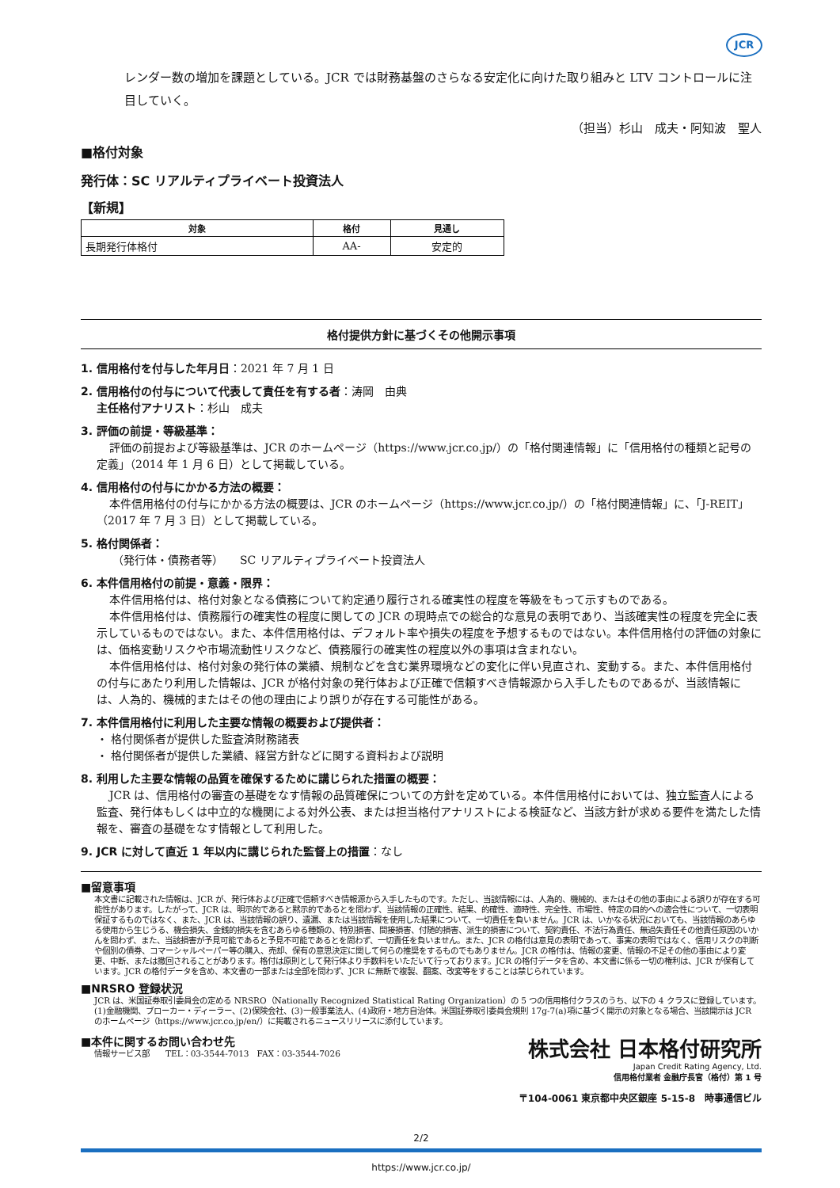JCR
レンダー数の増加を課題としている。JCR では財務基盤のさらなる安定化に向けた取り組みと LTV コントロールに注目していく。
（担当）杉山　成夫・阿知波　聖人
■格付対象
発行体：SC リアルティプライベート投資法人
【新規】
| 対象 | 格付 | 見通し |
| --- | --- | --- |
| 長期発行体格付 | AA- | 安定的 |
格付提供方針に基づくその他開示事項
1. 信用格付を付与した年月日：2021 年 7 月 1 日
2. 信用格付の付与について代表して責任を有する者：涛岡　由典
主任格付アナリスト：杉山　成夫
3. 評価の前提・等級基準：
評価の前提および等級基準は、JCR のホームページ（https://www.jcr.co.jp/）の「格付関連情報」に「信用格付の種類と記号の定義」（2014 年 1 月 6 日）として掲載している。
4. 信用格付の付与にかかる方法の概要：
本件信用格付の付与にかかる方法の概要は、JCR のホームページ（https://www.jcr.co.jp/）の「格付関連情報」に、「J-REIT」（2017 年 7 月 3 日）として掲載している。
5. 格付関係者：
（発行体・債務者等）　　SC リアルティプライベート投資法人
6. 本件信用格付の前提・意義・限界：
本件信用格付は、格付対象となる債務について約定通り履行される確実性の程度を等級をもって示すものである。
本件信用格付は、債務履行の確実性の程度に関しての JCR の現時点での総合的な意見の表明であり、当該確実性の程度を完全に表示しているものではない。また、本件信用格付は、デフォルト率や損失の程度を予想するものではない。本件信用格付の評価の対象には、価格変動リスクや市場流動性リスクなど、債務履行の確実性の程度以外の事項は含まれない。
本件信用格付は、格付対象の発行体の業績、規制などを含む業界環境などの変化に伴い見直され、変動する。また、本件信用格付の付与にあたり利用した情報は、JCR が格付対象の発行体および正確で信頼すべき情報源から入手したものであるが、当該情報には、人為的、機械的またはその他の理由により誤りが存在する可能性がある。
7. 本件信用格付に利用した主要な情報の概要および提供者：
・ 格付関係者が提供した監査済財務諸表
・ 格付関係者が提供した業績、経営方針などに関する資料および説明
8. 利用した主要な情報の品質を確保するために講じられた措置の概要：
JCR は、信用格付の審査の基礎をなす情報の品質確保についての方針を定めている。本件信用格付においては、独立監査人による監査、発行体もしくは中立的な機関による対外公表、または担当格付アナリストによる検証など、当該方針が求める要件を満たした情報を、審査の基礎をなす情報として利用した。
9. JCR に対して直近 1 年以内に講じられた監督上の措置：なし
■留意事項
本文書に記載された情報は、JCR が、発行体および正確で信頼すべき情報源から入手したものです。ただし、当該情報には、人為的、機械的、またはその他の事由による誤りが存在する可能性があります。したがって、JCR は、明示的であると黙示的であるとを問わず、当該情報の正確性、結果、的確性、適時性、完全性、市場性、特定の目的への適合性について、一切表明保証するものではなく、また、JCR は、当該情報の誤り、遺漏、または当該情報を使用した結果について、一切責任を負いません。JCR は、いかなる状況においても、当該情報のあらゆる使用から生じうる、機会損失、金銭的損失を含むあらゆる種類の、特別損害、間接損害、付随的損害、派生的損害について、契約責任、不法行為責任、無過失責任その他責任原因のいかんを問わず、また、当該損害が予見可能であると予見不可能であるとを問わず、一切責任を負いません。また、JCR の格付は意見の表明であって、事実の表明ではなく、信用リスクの判断や個別の債券、コマーシャルペーパー等の購入、売却、保有の意思決定に関して何らの推奨をするものでもありません。JCR の格付は、情報の変更、情報の不足その他の事由により変更、中断、または撤回されることがあります。格付は原則として発行体より手数料をいただいて行っております。JCR の格付データを含め、本文書に係る一切の権利は、JCR が保有しています。JCR の格付データを含め、本文書の一部または全部を問わず、JCR に無断で複製、翻案、改変等をすることは禁じられています。
■NRSRO 登録状況
JCR は、米国証券取引委員会の定める NRSRO（Nationally Recognized Statistical Rating Organization）の 5 つの信用格付クラスのうち、以下の 4 クラスに登録しています。(1)金融機関、ブローカー・ディーラー、(2)保険会社、(3)一般事業法人、(4)政府・地方自治体。米国証券取引委員会規則 17g-7(a)項に基づく開示の対象となる場合、当該開示は JCR のホームページ（https://www.jcr.co.jp/en/）に掲載されるニュースリリースに添付しています。
■本件に関するお問い合わせ先
情報サービス部　　TEL：03-3544-7013　FAX：03-3544-7026
株式会社 日本格付研究所
Japan Credit Rating Agency, Ltd.
信用格付業者 金融庁長官（格付）第 1 号
〒104-0061 東京都中央区銀座 5-15-8　時事通信ビル
2/2
https://www.jcr.co.jp/